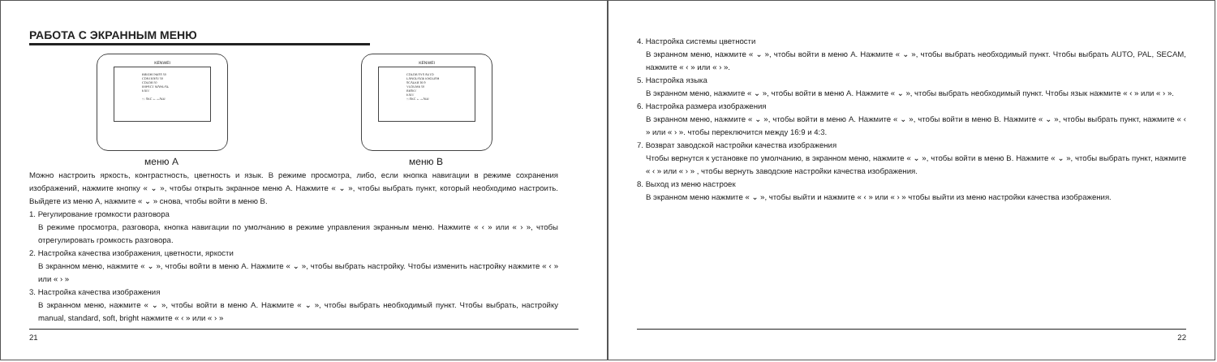РАБОТА С ЭКРАННЫМ МЕНЮ
KENWEI
BRIGHTNESS 50
CONTRAST 50
COLOR 50
IMPACT MANUAL
EXIT
↑↓ SEC ←→ADJ
меню A
KENWEI
COLOR SYS AUTO
LANGUAGE ENGLISH
SCALER 16:9
VLOUME 50
RESET
EXIT
↑↓SEC ←→ADJ
меню B
Можно настроить яркость, контрастность, цветность и язык. В режиме просмотра, либо, если кнопка навигации в режиме сохранения изображений, нажмите кнопку « ⌄ », чтобы открыть экранное меню A. Нажмите « ⌄ », чтобы выбрать пункт, который необходимо настроить. Выйдете из меню A, нажмите « ⌄ » снова, чтобы войти в меню B.
1. Регулирование громкости разговора
В режиме просмотра, разговора, кнопка навигации по умолчанию в режиме управления экранным меню. Нажмите « ‹ » или « › », чтобы отрегулировать громкость разговора.
2. Настройка качества изображения, цветности, яркости
В экранном меню, нажмите « ⌄ », чтобы войти в меню A. Нажмите « ⌄ », чтобы выбрать настройку. Чтобы изменить настройку нажмите « ‹ » или « › »
3. Настройка качества изображения
В экранном меню, нажмите « ⌄ », чтобы войти в меню A. Нажмите « ⌄ », чтобы выбрать необходимый пункт. Чтобы выбрать, настройку manual, standard, soft, bright нажмите « ‹ » или « › »
21
4. Настройка системы цветности
В экранном меню, нажмите « ⌄ », чтобы войти в меню A. Нажмите « ⌄ », чтобы выбрать необходимый пункт. Чтобы выбрать AUTO, PAL, SECAM, нажмите « ‹ » или « › ».
5. Настройка языка
В экранном меню, нажмите « ⌄ », чтобы войти в меню A. Нажмите « ⌄ », чтобы выбрать необходимый пункт. Чтобы язык нажмите « ‹ » или « › ».
6. Настройка размера изображения
В экранном меню, нажмите « ⌄ », чтобы войти в меню A. Нажмите « ⌄ », чтобы войти в меню B. Нажмите « ⌄ », чтобы выбрать пункт, нажмите « ‹ » или « › ». чтобы переключится между 16:9 и 4:3.
7. Возврат заводской настройки качества изображения
Чтобы вернутся к установке по умолчанию, в экранном меню, нажмите « ⌄ », чтобы войти в меню B. Нажмите « ⌄ », чтобы выбрать пункт, нажмите « ‹ » или « › » , чтобы вернуть заводские настройки качества изображения.
8. Выход из меню настроек
В экранном меню нажмите « ⌄ », чтобы выйти и нажмите « ‹ » или « › » чтобы выйти из меню настройки качества изображения.
22